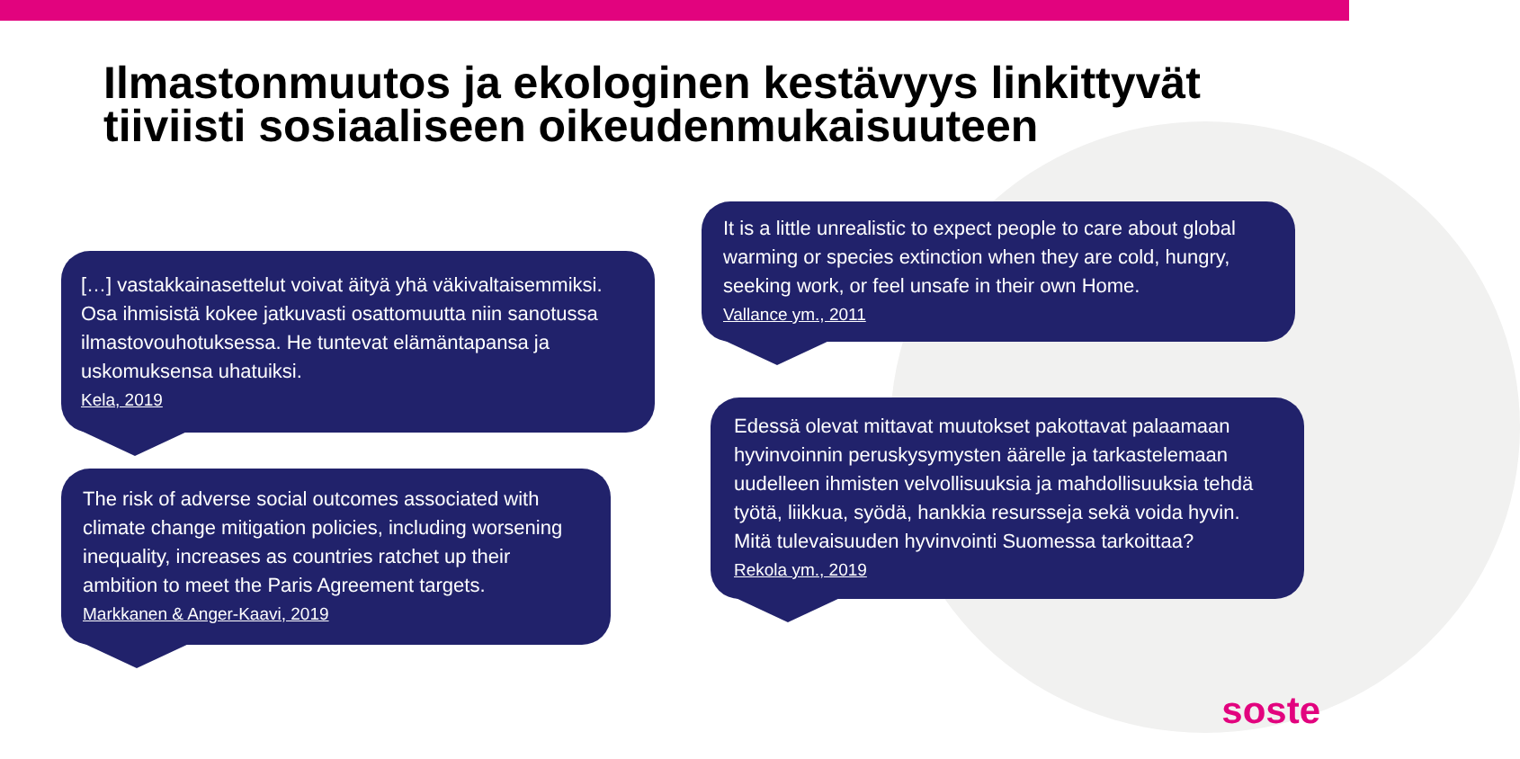Ilmastonmuutos ja ekologinen kestävyys linkittyvät tiiviisti sosiaaliseen oikeudenmukaisuuteen
[…] vastakkainasettelut voivat äityä yhä väkivaltaisemmiksi. Osa ihmisistä kokee jatkuvasti osattomuutta niin sanotussa ilmastovouhotuksessa. He tuntevat elämäntapansa ja uskomuksensa uhatuiksi.
Kela, 2019
The risk of adverse social outcomes associated with climate change mitigation policies, including worsening inequality, increases as countries ratchet up their ambition to meet the Paris Agreement targets.
Markkanen & Anger-Kaavi, 2019
It is a little unrealistic to expect people to care about global warming or species extinction when they are cold, hungry, seeking work, or feel unsafe in their own Home.
Vallance ym., 2011
Edessä olevat mittavat muutokset pakottavat palaamaan hyvinvoinnin peruskysymysten äärelle ja tarkastelemaan uudelleen ihmisten velvollisuuksia ja mahdollisuuksia tehdä työtä, liikkua, syödä, hankkia resursseja sekä voida hyvin. Mitä tulevaisuuden hyvinvointi Suomessa tarkoittaa?
Rekola ym., 2019
soste